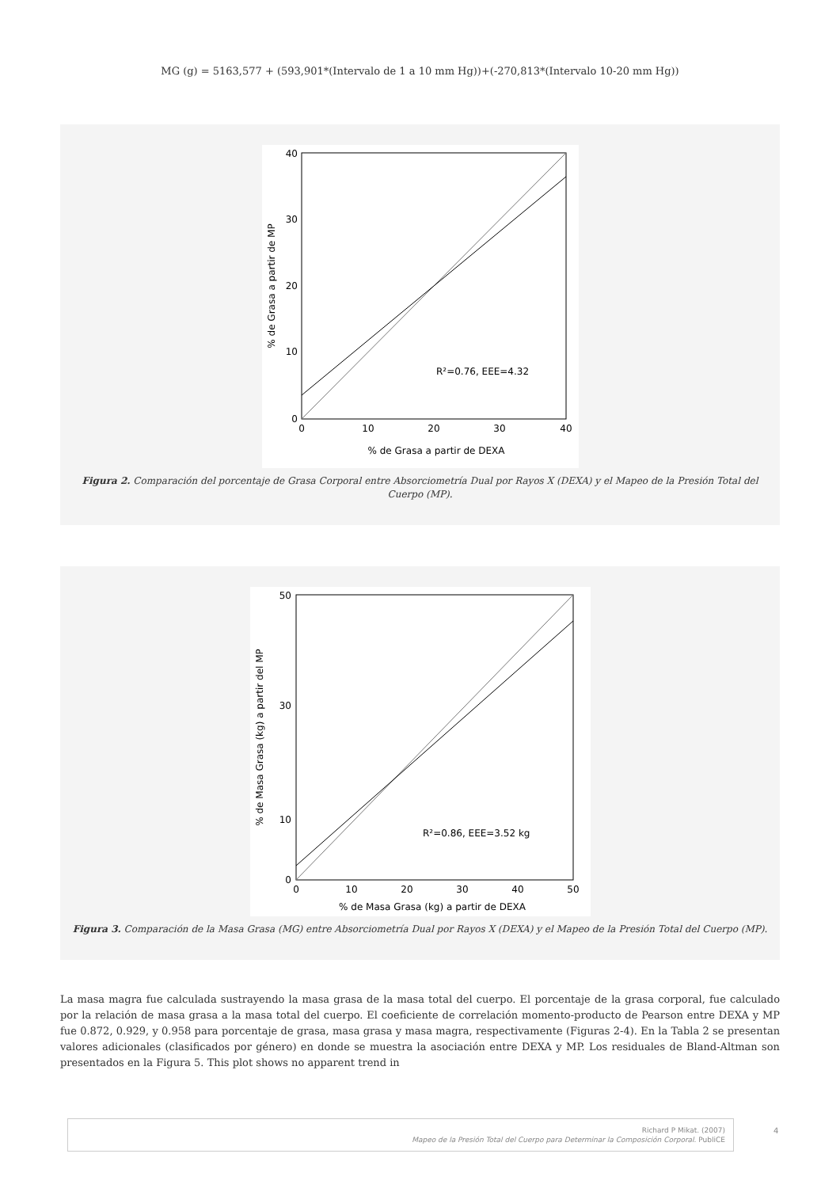MG (g) = 5163,577 + (593,901*(Intervalo de 1 a 10 mm Hg))+(-270,813*(Intervalo 10-20 mm Hg))
R²=0.76, EEE=4.32
40
30
20
10
0
0
10
20
30
40
% de Grasa a partir de DEXA
% de Grasa a partir de MP
Figura 2. Comparación del porcentaje de Grasa Corporal entre Absorciometría Dual por Rayos X (DEXA) y el Mapeo de la Presión Total del Cuerpo (MP).
R²=0.86, EEE=3.52 kg
50
30
10
0
0
10
20
30
40
50
% de Masa Grasa (kg) a partir de DEXA
% de Masa Grasa (kg) a partir del MP
Figura 3. Comparación de la Masa Grasa (MG) entre Absorciometría Dual por Rayos X (DEXA) y el Mapeo de la Presión Total del Cuerpo (MP).
La masa magra fue calculada sustrayendo la masa grasa de la masa total del cuerpo. El porcentaje de la grasa corporal, fue calculado por la relación de masa grasa a la masa total del cuerpo. El coeficiente de correlación momento-producto de Pearson entre DEXA y MP fue 0.872, 0.929, y 0.958 para porcentaje de grasa, masa grasa y masa magra, respectivamente (Figuras 2-4). En la Tabla 2 se presentan valores adicionales (clasificados por género) en donde se muestra la asociación entre DEXA y MP. Los residuales de Bland-Altman son presentados en la Figura 5. This plot shows no apparent trend in
Richard P Mikat. (2007)
Mapeo de la Presión Total del Cuerpo para Determinar la Composición Corporal. PubliCE
4